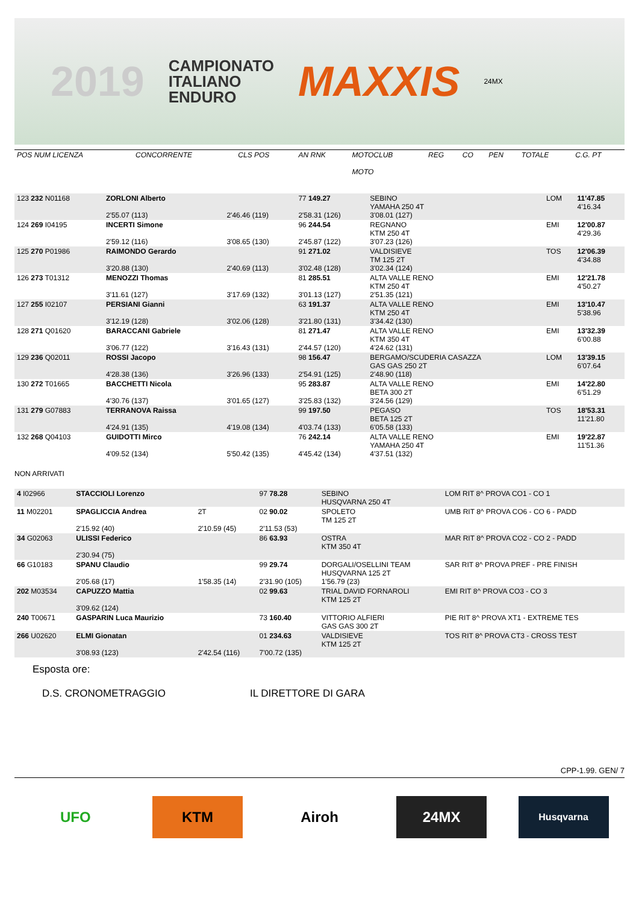2019 CAMPIONATO
ITALIANO
ENDURO MAXXIS 24MX
| POS NUM LICENZA | CONCORRENTE | CLS POS | AN RNK | MOTOCLUB MOTO | REG | CO | PEN | TOTALE | C.G. PT |
| 123 232 N01168 | ZORLONI Alberto 2'55.07 (113) | 2'46.46 (119) | 77 149.27 2'58.31 (126) | SEBINO YAMAHA 250 4T 3'08.01 (127) | LOM | 11'47.85 4'16.34 |
| 124 269 I04195 | INCERTI Simone 2'59.12 (116) | 3'08.65 (130) | 96 244.54 2'45.87 (122) | REGNANO KTM 250 4T 3'07.23 (126) | EMI | 12'00.87 4'29.36 |
| 125 270 P01986 | RAIMONDO Gerardo 3'20.88 (130) | 2'40.69 (113) | 91 271.02 3'02.48 (128) | VALDISIEVE TM 125 2T 3'02.34 (124) | TOS | 12'06.39 4'34.88 |
| 126 273 T01312 | MENOZZI Thomas 3'11.61 (127) | 3'17.69 (132) | 81 285.51 3'01.13 (127) | ALTA VALLE RENO KTM 250 4T 2'51.35 (121) | EMI | 12'21.78 4'50.27 |
| 127 255 I02107 | PERSIANI Gianni 3'12.19 (128) | 3'02.06 (128) | 63 191.37 3'21.80 (131) | ALTA VALLE RENO KTM 250 4T 3'34.42 (130) | EMI | 13'10.47 5'38.96 |
| 128 271 Q01620 | BARACCANI Gabriele 3'06.77 (122) | 3'16.43 (131) | 81 271.47 2'44.57 (120) | ALTA VALLE RENO KTM 350 4T 4'24.62 (131) | EMI | 13'32.39 6'00.88 |
| 129 236 Q02011 | ROSSI Jacopo 4'28.38 (136) | 3'26.96 (133) | 98 156.47 2'54.91 (125) | BERGAMO/SCUDERIA CASAZZA GAS GAS 250 2T 2'48.90 (118) | LOM | 13'39.15 6'07.64 |
| 130 272 T01665 | BACCHETTI Nicola 4'30.76 (137) | 3'01.65 (127) | 95 283.87 3'25.83 (132) | ALTA VALLE RENO BETA 300 2T 3'24.56 (129) | EMI | 14'22.80 6'51.29 |
| 131 279 G07883 | TERRANOVA Raissa 4'24.91 (135) | 4'19.08 (134) | 99 197.50 4'03.74 (133) | PEGASO BETA 125 2T 6'05.58 (133) | TOS | 18'53.31 11'21.80 |
| 132 268 Q04103 | GUIDOTTI Mirco 4'09.52 (134) | 5'50.42 (135) | 76 242.14 4'45.42 (134) | ALTA VALLE RENO YAMAHA 250 4T 4'37.51 (132) | EMI | 19'22.87 11'51.36 |
NON ARRIVATI
| 4 I02966 | STACCIOLI Lorenzo | | 97 78.28 | SEBINO HUSQVARNA 250 4T | LOM RIT 8^ PROVA CO1 - CO 1 |
| 11 M02201 | SPAGLICCIA Andrea 2'15.92 (40) | 2T 2'10.59 (45) | 02 90.02 2'11.53 (53) | SPOLETO TM 125 2T | UMB RIT 8^ PROVA CO6 - CO 6 - PADD |
| 34 G02063 | ULISSI Federico 2'30.94 (75) | | 86 63.93 | OSTRA KTM 350 4T | MAR RIT 8^ PROVA CO2 - CO 2 - PADD |
| 66 G10183 | SPANU Claudio 2'05.68 (17) | 1'58.35 (14) | 99 29.74 2'31.90 (105) | DORGALI/OSELLINI TEAM HUSQVARNA 125 2T 1'56.79 (23) | SAR RIT 8^ PROVA PREF - PRE FINISH |
| 202 M03534 | CAPUZZO Mattia 3'09.62 (124) | | 02 99.63 | TRIAL DAVID FORNAROLI KTM 125 2T | EMI RIT 8^ PROVA CO3 - CO 3 |
| 240 T00671 | GASPARIN Luca Maurizio | | 73 160.40 | VITTORIO ALFIERI GAS GAS 300 2T | PIE RIT 8^ PROVA XT1 - EXTREME TES |
| 266 U02620 | ELMI Gionatan 3'08.93 (123) | 2'42.54 (116) | 01 234.63 7'00.72 (135) | VALDISIEVE KTM 125 2T | TOS RIT 8^ PROVA CT3 - CROSS TEST |
Esposta ore:
D.S. CRONOMETRAGGIO IL DIRETTORE DI GARA
CPP-1.99. GEN/ 7
UFO KTM Airoh 24MX
Husqvarna